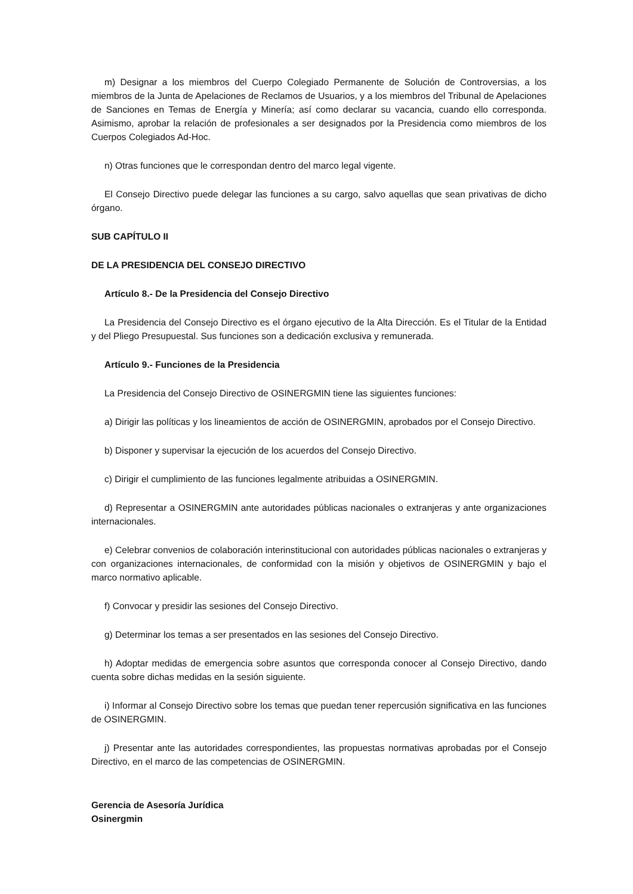m) Designar a los miembros del Cuerpo Colegiado Permanente de Solución de Controversias, a los miembros de la Junta de Apelaciones de Reclamos de Usuarios, y a los miembros del Tribunal de Apelaciones de Sanciones en Temas de Energía y Minería; así como declarar su vacancia, cuando ello corresponda. Asimismo, aprobar la relación de profesionales a ser designados por la Presidencia como miembros de los Cuerpos Colegiados Ad-Hoc.
n) Otras funciones que le correspondan dentro del marco legal vigente.
El Consejo Directivo puede delegar las funciones a su cargo, salvo aquellas que sean privativas de dicho órgano.
SUB CAPÍTULO II
DE LA PRESIDENCIA DEL CONSEJO DIRECTIVO
Artículo 8.- De la Presidencia del Consejo Directivo
La Presidencia del Consejo Directivo es el órgano ejecutivo de la Alta Dirección. Es el Titular de la Entidad y del Pliego Presupuestal. Sus funciones son a dedicación exclusiva y remunerada.
Artículo 9.- Funciones de la Presidencia
La Presidencia del Consejo Directivo de OSINERGMIN tiene las siguientes funciones:
a) Dirigir las políticas y los lineamientos de acción de OSINERGMIN, aprobados por el Consejo Directivo.
b) Disponer y supervisar la ejecución de los acuerdos del Consejo Directivo.
c) Dirigir el cumplimiento de las funciones legalmente atribuidas a OSINERGMIN.
d) Representar a OSINERGMIN ante autoridades públicas nacionales o extranjeras y ante organizaciones internacionales.
e) Celebrar convenios de colaboración interinstitucional con autoridades públicas nacionales o extranjeras y con organizaciones internacionales, de conformidad con la misión y objetivos de OSINERGMIN y bajo el marco normativo aplicable.
f) Convocar y presidir las sesiones del Consejo Directivo.
g) Determinar los temas a ser presentados en las sesiones del Consejo Directivo.
h) Adoptar medidas de emergencia sobre asuntos que corresponda conocer al Consejo Directivo, dando cuenta sobre dichas medidas en la sesión siguiente.
i) Informar al Consejo Directivo sobre los temas que puedan tener repercusión significativa en las funciones de OSINERGMIN.
j) Presentar ante las autoridades correspondientes, las propuestas normativas aprobadas por el Consejo Directivo, en el marco de las competencias de OSINERGMIN.
Gerencia de Asesoría Jurídica
Osinergmin